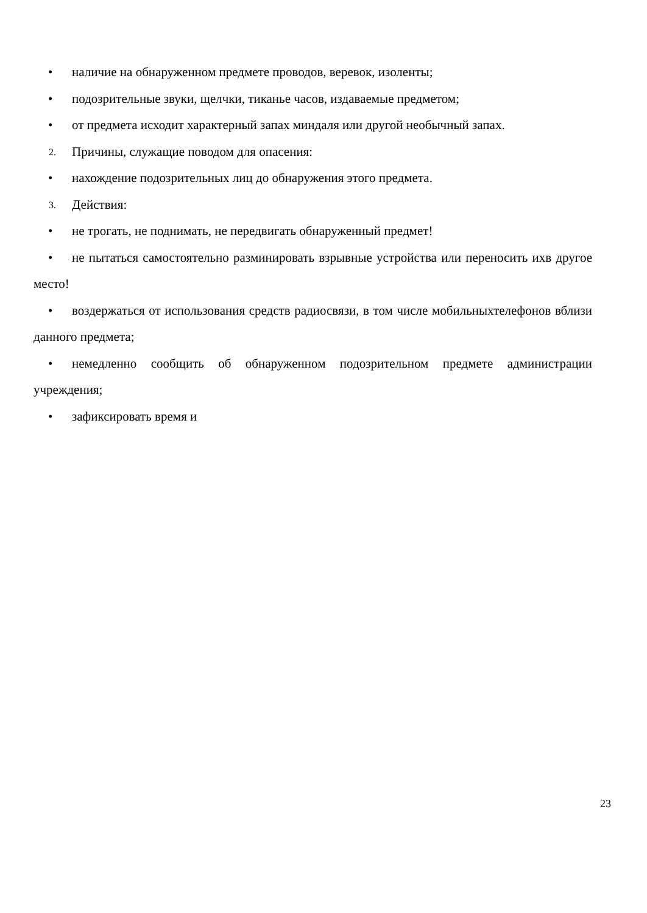• наличие на обнаруженном предмете проводов, веревок, изоленты;
• подозрительные звуки, щелчки, тиканье часов, издаваемые предметом;
• от предмета исходит характерный запах миндаля или другой необычный запах.
2. Причины, служащие поводом для опасения:
• нахождение подозрительных лиц до обнаружения этого предмета.
3. Действия:
• не трогать, не поднимать, не передвигать обнаруженный предмет!
• не пытаться самостоятельно разминировать взрывные устройства или переносить ихв другое место!
• воздержаться от использования средств радиосвязи, в том числе мобильныхтелефонов вблизи данного предмета;
• немедленно сообщить об обнаруженном подозрительном предмете администрации учреждения;
• зафиксировать время и
23